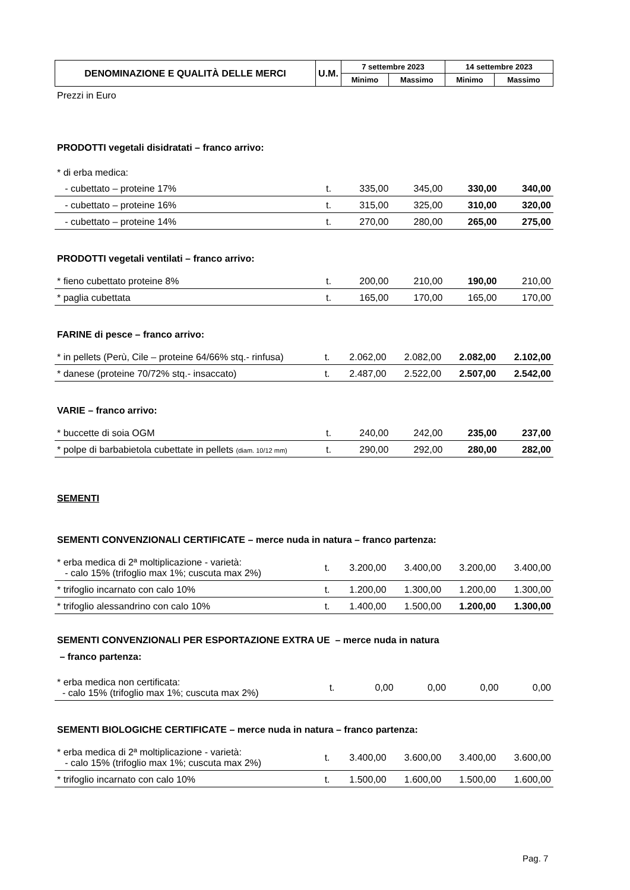| DENOMINAZIONE E QUALITÀ DELLE MERCI | U.M. | 7 settembre 2023 | | 14 settembre 2023 | |
| --- | --- | --- | --- | --- | --- |
| | | Minimo | Massimo | Minimo | Massimo |
Prezzi in Euro
PRODOTTI vegetali disidratati – franco arrivo:
| * di erba medica: | | | | | |
| - cubettato – proteine 17% | t. | 335,00 | 345,00 | 330,00 | 340,00 |
| - cubettato – proteine 16% | t. | 315,00 | 325,00 | 310,00 | 320,00 |
| - cubettato – proteine 14% | t. | 270,00 | 280,00 | 265,00 | 275,00 |
PRODOTTI vegetali ventilati – franco arrivo:
| * fieno cubettato proteine 8% | t. | 200,00 | 210,00 | 190,00 | 210,00 |
| * paglia cubettata | t. | 165,00 | 170,00 | 165,00 | 170,00 |
FARINE di pesce – franco arrivo:
| * in pellets (Perù, Cile – proteine 64/66% stq.- rinfusa) | t. | 2.062,00 | 2.082,00 | 2.082,00 | 2.102,00 |
| * danese (proteine 70/72% stq.- insaccato) | t. | 2.487,00 | 2.522,00 | 2.507,00 | 2.542,00 |
VARIE – franco arrivo:
| * buccette di soia OGM | t. | 240,00 | 242,00 | 235,00 | 237,00 |
| * polpe di barbabietola cubettate in pellets (diam. 10/12 mm) | t. | 290,00 | 292,00 | 280,00 | 282,00 |
SEMENTI
SEMENTI CONVENZIONALI CERTIFICATE – merce nuda in natura – franco partenza:
| * erba medica di 2ª moltiplicazione - varietà: - calo 15% (trifoglio max 1%; cuscuta max 2%) | t. | 3.200,00 | 3.400,00 | 3.200,00 | 3.400,00 |
| * trifoglio incarnato con calo 10% | t. | 1.200,00 | 1.300,00 | 1.200,00 | 1.300,00 |
| * trifoglio alessandrino con calo 10% | t. | 1.400,00 | 1.500,00 | 1.200,00 | 1.300,00 |
SEMENTI CONVENZIONALI PER ESPORTAZIONE EXTRA UE – merce nuda in natura
– franco partenza:
| * erba medica non certificata: - calo 15% (trifoglio max 1%; cuscuta max 2%) | t. | 0,00 | 0,00 | 0,00 | 0,00 |
SEMENTI BIOLOGICHE CERTIFICATE – merce nuda in natura – franco partenza:
| * erba medica di 2ª moltiplicazione - varietà: - calo 15% (trifoglio max 1%; cuscuta max 2%) | t. | 3.400,00 | 3.600,00 | 3.400,00 | 3.600,00 |
| * trifoglio incarnato con calo 10% | t. | 1.500,00 | 1.600,00 | 1.500,00 | 1.600,00 |
Pag. 7